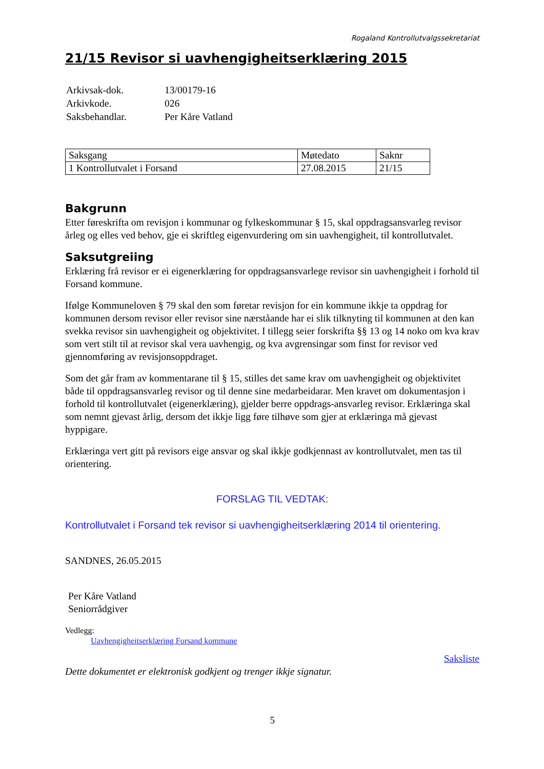Rogaland Kontrollutvalgssekretariat
21/15 Revisor si uavhengigheitserklæring 2015
| Arkivsak-dok. | 13/00179-16 |
| Arkivkode. | 026 |
| Saksbehandlar. | Per Kåre Vatland |
| Saksgang | Møtedato | Saknr |
| --- | --- | --- |
| 1 Kontrollutvalet i Forsand | 27.08.2015 | 21/15 |
Bakgrunn
Etter føreskrifta om revisjon i kommunar og fylkeskommunar § 15, skal oppdragsansvarleg revisor årleg og elles ved behov, gje ei skriftleg eigenvurdering om sin uavhengigheit, til kontrollutvalet.
Saksutgreiing
Erklæring frå revisor er ei eigenerklæring for oppdragsansvarlege revisor sin uavhengigheit i forhold til Forsand kommune.
Ifølge Kommuneloven § 79 skal den som føretar revisjon for ein kommune ikkje ta oppdrag for kommunen dersom revisor eller revisor sine nærståande har ei slik tilknyting til kommunen at den kan svekka revisor sin uavhengigheit og objektivitet. I tillegg seier forskrifta §§ 13 og 14 noko om kva krav som vert stilt til at revisor skal vera uavhengig, og kva avgrensingar som finst for revisor ved gjennomføring av revisjonsoppdraget.
Som det går fram av kommentarane til § 15, stilles det same krav om uavhengigheit og objektivitet både til oppdragsansvarleg revisor og til denne sine medarbeidarar. Men kravet om dokumentasjon i forhold til kontrollutvalet (eigenerklæring), gjelder berre oppdrags-ansvarleg revisor. Erklæringa skal som nemnt gjevast årlig, dersom det ikkje ligg føre tilhøve som gjer at erklæringa må gjevast hyppigare.
Erklæringa vert gitt på revisors eige ansvar og skal ikkje godkjennast av kontrollutvalet, men tas til orientering.
FORSLAG TIL VEDTAK:
Kontrollutvalet i Forsand tek revisor si uavhengigheitserklæring 2014 til orientering.
SANDNES, 26.05.2015
Per Kåre Vatland
Seniorrådgiver
Vedlegg:
Uavhengigheitserklæring Forsand kommune
Saksliste
Dette dokumentet er elektronisk godkjent og trenger ikkje signatur.
5